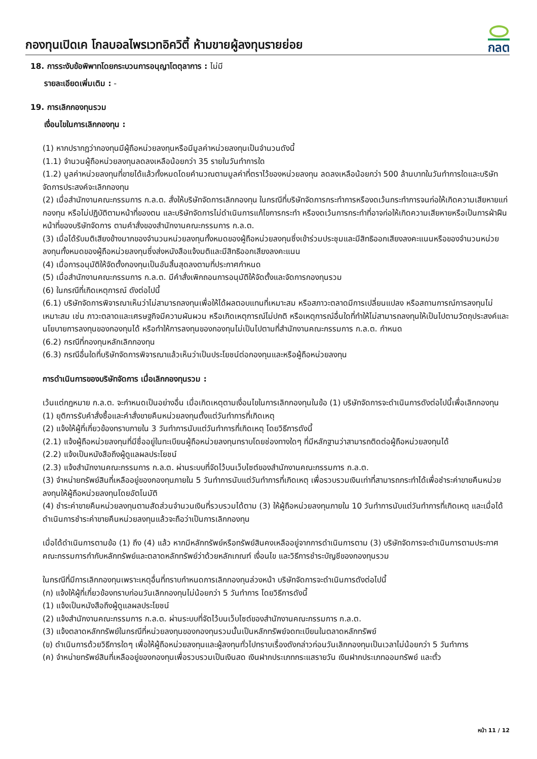กองทุนเปิดเค โกลบอลไพรเวทอิควิตี้ ห้ามขายผู้ลงทุนรายย่อย
กลต
18. การระงับข้อพิพาทโดยกระบวนการอนุญาโตตุลาการ : ไม่มี
รายละเอียดเพิ่มเติม : -
19. การเลิกกองทุนรวม
เงื่อนไขในการเลิกกองทุน :
(1) หากปรากฏว่ากองทุนมีผู้ถือหน่วยลงทุนหรือมีมูลค่าหน่วยลงทุนเป็นจำนวนดังนี้
(1.1) จำนวนผู้ถือหน่วยลงทุนลดลงเหลือน้อยกว่า 35 รายในวันทำการใด
(1.2) มูลค่าหน่วยลงทุนที่ขายได้แล้วทั้งหมดโดยคำนวณตามมูลค่าที่ตราไว้ของหน่วยลงทุน ลดลงเหลือน้อยกว่า 500 ล้านบาทในวันทำการใดและบริษัทจัดการประสงค์จะเลิกกองทุน
(2) เมื่อสำนักงานคณะกรรมการ ก.ล.ต. สั่งให้บริษัทจัดการเลิกกองทุน ในกรณีที่บริษัทจัดการกระทำการหรืองดเว้นกระทำการจนก่อให้เกิดความเสียหายแก่กองทุน หรือไม่ปฏิบัติตามหน้าที่ของตน และบริษัทจัดการไม่ดำเนินการแก้ไขการกระทำ หรืองดเว้นการกระทำที่อาจก่อให้เกิดความเสียหายหรือเป็นการฝ่าฝืนหน้าที่ของบริษัทจัดการ ตามคำสั่งของสำนักงานคณะกรรมการ ก.ล.ต.
(3) เมื่อได้รับมติเสียงข้างมากของจำนวนหน่วยลงทุนทั้งหมดของผู้ถือหน่วยลงทุนซึ่งเข้าร่วมประชุมและมีสิทธิออกเสียงลงคะแนนหรือของจำนวนหน่วยลงทุนทั้งหมดของผู้ถือหน่วยลงทุนซึ่งส่งหนังสือแจ้งมติและมีสิทธิออกเสียงลงคะแนน
(4) เมื่อการอนุมัติให้จัดตั้งกองทุนเป็นอันสิ้นสุดลงตามที่ประกาศกำหนด
(5) เมื่อสำนักงานคณะกรรมการ ก.ล.ต. มีคำสั่งเพิกถอนการอนุมัติให้จัดตั้งและจัดการกองทุนรวม
(6) ในกรณีที่เกิดเหตุการณ์ ดังต่อไปนี้
(6.1) บริษัทจัดการพิจารณาเห็นว่าไม่สามารถลงทุนเพื่อให้ได้ผลตอบแทนที่เหมาะสม หรือสภาวะตลาดมีการเปลี่ยนแปลง หรือสถานการณ์การลงทุนไม่เหมาะสม เช่น ภาวะตลาดและเศรษฐกิจมีความผันผวน หรือเกิดเหตุการณ์ไม่ปกติ หรือเหตุการณ์อื่นใดที่ทำให้ไม่สามารถลงทุนให้เป็นไปตามวัตถุประสงค์และนโยบายการลงทุนของกองทุนได้ หรือทำให้การลงทุนของกองทุนไม่เป็นไปตามที่สำนักงานคณะกรรมการ ก.ล.ต. กำหนด
(6.2) กรณีที่กองทุนหลักเลิกกองทุน
(6.3) กรณีอื่นใดที่บริษัทจัดการพิจารณาแล้วเห็นว่าเป็นประโยชน์ต่อกองทุนและหรือผู้ถือหน่วยลงทุน
การดำเนินการของบริษัทจัดการ เมื่อเลิกกองทุนรวม :
เว้นแต่กฎหมาย ก.ล.ต. จะกำหนดเป็นอย่างอื่น เมื่อเกิดเหตุตามเงื่อนไขในการเลิกกองทุนในข้อ (1) บริษัทจัดการจะดำเนินการดังต่อไปนี้เพื่อเลิกกองทุน
(1) ยุติการรับคำสั่งซื้อและคำสั่งขายคืนหน่วยลงทุนตั้งแต่วันทำการที่เกิดเหตุ
(2) แจ้งให้ผู้ที่เกี่ยวข้องทราบภายใน 3 วันทำการนับแต่วันทำการที่เกิดเหตุ โดยวิธีการดังนี้
(2.1) แจ้งผู้ถือหน่วยลงทุนที่มีชื่ออยู่ในทะเบียนผู้ถือหน่วยลงทุนทราบโดยช่องทางใดๆ ที่มีหลักฐานว่าสามารถติดต่อผู้ถือหน่วยลงทุนได้
(2.2) แจ้งเป็นหนังสือถึงผู้ดูแลผลประโยชน์
(2.3) แจ้งสำนักงานคณะกรรมการ ก.ล.ต. ผ่านระบบที่จัดไว้บนเว็บไซต์ของสำนักงานคณะกรรมการ ก.ล.ต.
(3) จำหน่ายทรัพย์สินที่เหลืออยู่ของกองทุนภายใน 5 วันทำการนับแต่วันทำการที่เกิดเหตุ เพื่อรวบรวมเงินเท่าที่สามารถกระทำได้เพื่อชำระค่าขายคืนหน่วยลงทุนให้ผู้ถือหน่วยลงทุนโดยอัตโนมัติ
(4) ชำระค่าขายคืนหน่วยลงทุนตามสัดส่วนจำนวนเงินที่รวบรวมได้ตาม (3) ให้ผู้ถือหน่วยลงทุนภายใน 10 วันทำการนับแต่วันทำการที่เกิดเหตุ และเมื่อได้ดำเนินการชำระค่าขายคืนหน่วยลงทุนแล้วจะถือว่าเป็นการเลิกกองทุน
เมื่อได้ดำเนินการตามข้อ (1) ถึง (4) แล้ว หากมีหลักทรัพย์หรือทรัพย์สินคงเหลืออยู่จากการดำเนินการตาม (3) บริษัทจัดการจะดำเนินการตามประกาศคณะกรรมการกำกับหลักทรัพย์และตลาดหลักทรัพย์ว่าด้วยหลักเกณฑ์ เงื่อนไข และวิธีการชำระบัญชีของกองทุนรวม
ในกรณีที่มีการเลิกกองทุนเพราะเหตุอื่นที่ทราบกำหนดการเลิกกองทุนล่วงหน้า บริษัทจัดการจะดำเนินการดังต่อไปนี้
(ก) แจ้งให้ผู้ที่เกี่ยวข้องทราบก่อนวันเลิกกองทุนไม่น้อยกว่า 5 วันทำการ โดยวิธีการดังนี้
(1) แจ้งเป็นหนังสือถึงผู้ดูแลผลประโยชน์
(2) แจ้งสำนักงานคณะกรรมการ ก.ล.ต. ผ่านระบบที่จัดไว้บนเว็บไซต์ของสำนักงานคณะกรรมการ ก.ล.ต.
(3) แจ้งตลาดหลักทรัพย์ในกรณีที่หน่วยลงทุนของกองทุนรวมนั้นเป็นหลักทรัพย์จดทะเบียนในตลาดหลักทรัพย์
(ข) ดำเนินการด้วยวิธีการใดๆ เพื่อให้ผู้ถือหน่วยลงทุนและผู้ลงทุนทั่วไปทราบเรื่องดังกล่าวก่อนวันเลิกกองทุนเป็นเวลาไม่น้อยกว่า 5 วันทำการ
(ค) จำหน่ายทรัพย์สินที่เหลืออยู่ของกองทุนเพื่อรวบรวมเป็นเงินสด เงินฝากประเภทกระแสรายวัน เงินฝากประเภทออมทรัพย์ และตั๋ว
หน้า 11 / 12